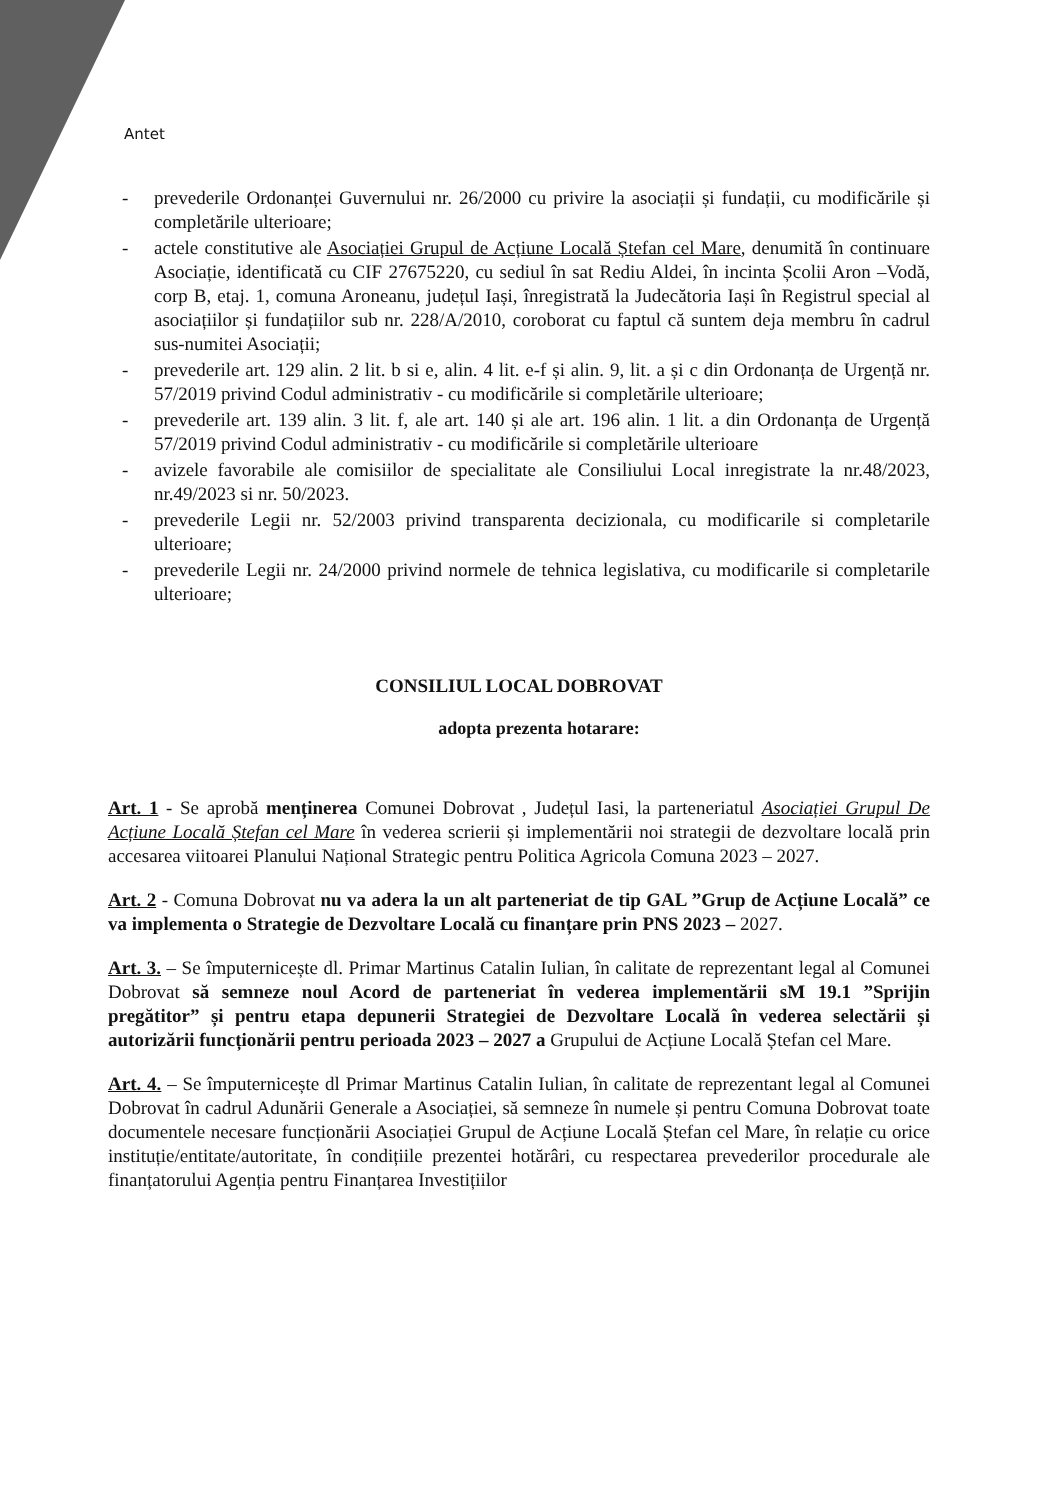Antet
- prevederile Ordonanței Guvernului nr. 26/2000 cu privire la asociații și fundații, cu modificările și completările ulterioare;
- actele constitutive ale Asociației Grupul de Acțiune Locală Ștefan cel Mare, denumită în continuare Asociație, identificată cu CIF 27675220, cu sediul în sat Rediu Aldei, în incinta Școlii Aron –Vodă, corp B, etaj. 1, comuna Aroneanu, județul Iași, înregistrată la Judecătoria Iași în Registrul special al asociațiilor și fundațiilor sub nr. 228/A/2010, coroborat cu faptul că suntem deja membru în cadrul sus-numitei Asociații;
- prevederile art. 129 alin. 2 lit. b si e, alin. 4 lit. e-f și alin. 9, lit. a și c din Ordonanța de Urgență nr. 57/2019 privind Codul administrativ - cu modificările si completările ulterioare;
- prevederile art. 139 alin. 3 lit. f, ale art. 140 și ale art. 196 alin. 1 lit. a din Ordonanța de Urgență 57/2019 privind Codul administrativ - cu modificările si completările ulterioare
- avizele favorabile ale comisiilor de specialitate ale Consiliului Local inregistrate la nr.48/2023, nr.49/2023 si nr. 50/2023.
- prevederile Legii nr. 52/2003 privind transparenta decizionala, cu modificarile si completarile ulterioare;
- prevederile Legii nr. 24/2000 privind normele de tehnica legislativa, cu modificarile si completarile ulterioare;
CONSILIUL LOCAL DOBROVAT
adopta prezenta hotarare:
Art. 1 - Se aprobă menținerea Comunei Dobrovat , Județul Iasi, la parteneriatul Asociației Grupul De Acțiune Locală Ștefan cel Mare în vederea scrierii și implementării noi strategii de dezvoltare locală prin accesarea viitoarei Planului Național Strategic pentru Politica Agricola Comuna 2023 – 2027.
Art. 2 - Comuna Dobrovat nu va adera la un alt parteneriat de tip GAL ”Grup de Acțiune Locală” ce va implementa o Strategie de Dezvoltare Locală cu finanțare prin PNS 2023 – 2027.
Art. 3. – Se împuternicește dl. Primar Martinus Catalin Iulian, în calitate de reprezentant legal al Comunei Dobrovat să semneze noul Acord de parteneriat în vederea implementării sM 19.1 ”Sprijin pregătitor” și pentru etapa depunerii Strategiei de Dezvoltare Locală în vederea selectării și autorizării funcționării pentru perioada 2023 – 2027 a Grupului de Acțiune Locală Ștefan cel Mare.
Art. 4. – Se împuternicește dl Primar Martinus Catalin Iulian, în calitate de reprezentant legal al Comunei Dobrovat în cadrul Adunării Generale a Asociației, să semneze în numele și pentru Comuna Dobrovat toate documentele necesare funcționării Asociației Grupul de Acțiune Locală Ștefan cel Mare, în relație cu orice instituție/entitate/autoritate, în condițiile prezentei hotărâri, cu respectarea prevederilor procedurale ale finanțatorului Agenția pentru Finanțarea Investițiilor